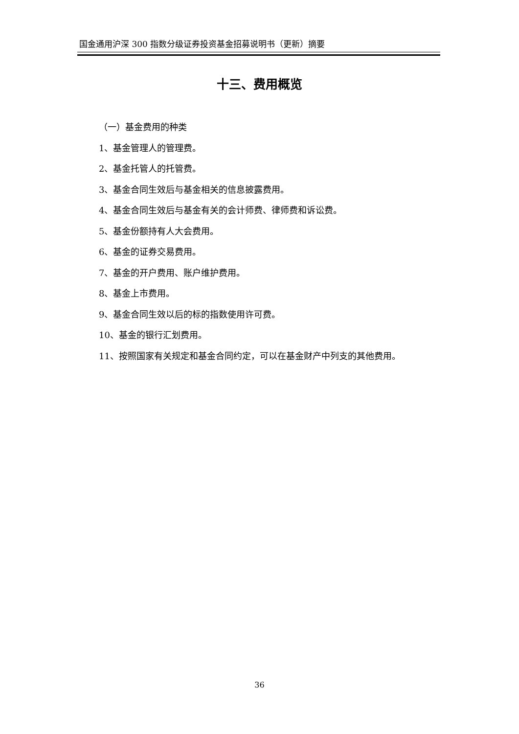国金通用沪深 300 指数分级证券投资基金招募说明书（更新）摘要
十三、费用概览
（一）基金费用的种类
1、基金管理人的管理费。
2、基金托管人的托管费。
3、基金合同生效后与基金相关的信息披露费用。
4、基金合同生效后与基金有关的会计师费、律师费和诉讼费。
5、基金份额持有人大会费用。
6、基金的证券交易费用。
7、基金的开户费用、账户维护费用。
8、基金上市费用。
9、基金合同生效以后的标的指数使用许可费。
10、基金的银行汇划费用。
11、按照国家有关规定和基金合同约定，可以在基金财产中列支的其他费用。
36